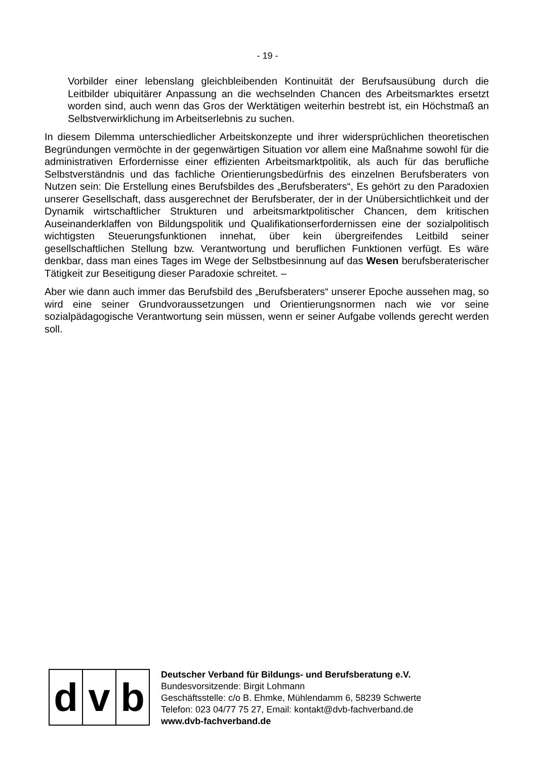- 19 -
Vorbilder einer lebenslang gleichbleibenden Kontinuität der Berufsausübung durch die Leitbilder ubiquitärer Anpassung an die wechselnden Chancen des Arbeitsmarktes ersetzt worden sind, auch wenn das Gros der Werktätigen weiterhin bestrebt ist, ein Höchstmaß an Selbstverwirklichung im Arbeitserlebnis zu suchen.
In diesem Dilemma unterschiedlicher Arbeitskonzepte und ihrer widersprüchlichen theoretischen Begründungen vermöchte in der gegenwärtigen Situation vor allem eine Maßnahme sowohl für die administrativen Erfordernisse einer effizienten Arbeitsmarktpolitik, als auch für das berufliche Selbstverständnis und das fachliche Orientierungsbedürfnis des einzelnen Berufsberaters von Nutzen sein: Die Erstellung eines Berufsbildes des „Berufsberaters“, Es gehört zu den Paradoxien unserer Gesellschaft, dass ausgerechnet der Berufsberater, der in der Unübersichtlichkeit und der Dynamik wirtschaftlicher Strukturen und arbeitsmarktpolitischer Chancen, dem kritischen Auseinanderklaffen von Bildungspolitik und Qualifikationserfordernissen eine der sozialpolitisch wichtigsten Steuerungsfunktionen innehat, über kein übergreifendes Leitbild seiner gesellschaftlichen Stellung bzw. Verantwortung und beruflichen Funktionen verfügt. Es wäre denkbar, dass man eines Tages im Wege der Selbstbesinnung auf das Wesen berufsberaterischer Tätigkeit zur Beseitigung dieser Paradoxie schreitet. –
Aber wie dann auch immer das Berufsbild des „Berufsberaters“ unserer Epoche aussehen mag, so wird eine seiner Grundvoraussetzungen und Orientierungsnormen nach wie vor seine sozialpädagogische Verantwortung sein müssen, wenn er seiner Aufgabe vollends gerecht werden soll.
d v b
Deutscher Verband für Bildungs- und Berufsberatung e.V.
Bundesvorsitzende: Birgit Lohmann
Geschäftsstelle: c/o B. Ehmke, Mühlendamm 6, 58239 Schwerte
Telefon: 023 04/77 75 27, Email: kontakt@dvb-fachverband.de
www.dvb-fachverband.de